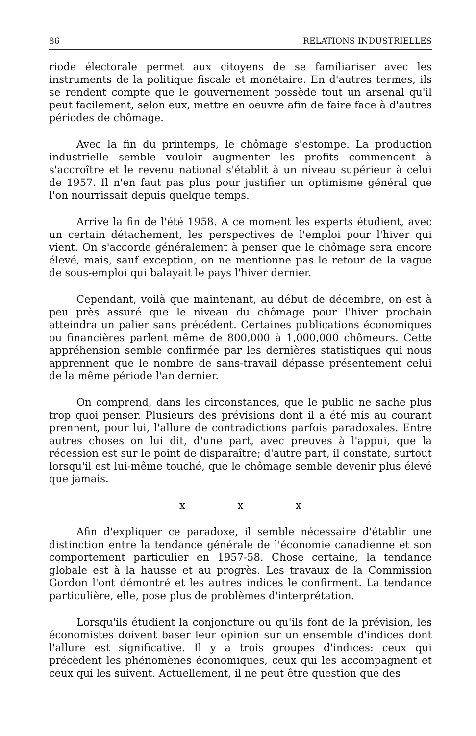86 RELATIONS INDUSTRIELLES
riode électorale permet aux citoyens de se familiariser avec les instruments de la politique fiscale et monétaire. En d'autres termes, ils se rendent compte que le gouvernement possède tout un arsenal qu'il peut facilement, selon eux, mettre en oeuvre afin de faire face à d'autres périodes de chômage.
Avec la fin du printemps, le chômage s'estompe. La production industrielle semble vouloir augmenter les profits commencent à s'accroître et le revenu national s'établit à un niveau supérieur à celui de 1957. Il n'en faut pas plus pour justifier un optimisme général que l'on nourrissait depuis quelque temps.
Arrive la fin de l'été 1958. A ce moment les experts étudient, avec un certain détachement, les perspectives de l'emploi pour l'hiver qui vient. On s'accorde généralement à penser que le chômage sera encore élevé, mais, sauf exception, on ne mentionne pas le retour de la vague de sous-emploi qui balayait le pays l'hiver dernier.
Cependant, voilà que maintenant, au début de décembre, on est à peu près assuré que le niveau du chômage pour l'hiver prochain atteindra un palier sans précédent. Certaines publications économiques ou financières parlent même de 800,000 à 1,000,000 chômeurs. Cette appréhension semble confirmée par les dernières statistiques qui nous apprennent que le nombre de sans-travail dépasse présentement celui de la même période l'an dernier.
On comprend, dans les circonstances, que le public ne sache plus trop quoi penser. Plusieurs des prévisions dont il a été mis au courant prennent, pour lui, l'allure de contradictions parfois paradoxales. Entre autres choses on lui dit, d'une part, avec preuves à l'appui, que la récession est sur le point de disparaître; d'autre part, il constate, surtout lorsqu'il est lui-même touché, que le chômage semble devenir plus élevé que jamais.
x x x
Afin d'expliquer ce paradoxe, il semble nécessaire d'établir une distinction entre la tendance générale de l'économie canadienne et son comportement particulier en 1957-58. Chose certaine, la tendance globale est à la hausse et au progrès. Les travaux de la Commission Gordon l'ont démontré et les autres indices le confirment. La tendance particulière, elle, pose plus de problèmes d'interprétation.
Lorsqu'ils étudient la conjoncture ou qu'ils font de la prévision, les économistes doivent baser leur opinion sur un ensemble d'indices dont l'allure est significative. Il y a trois groupes d'indices: ceux qui précèdent les phénomènes économiques, ceux qui les accompagnent et ceux qui les suivent. Actuellement, il ne peut être question que des